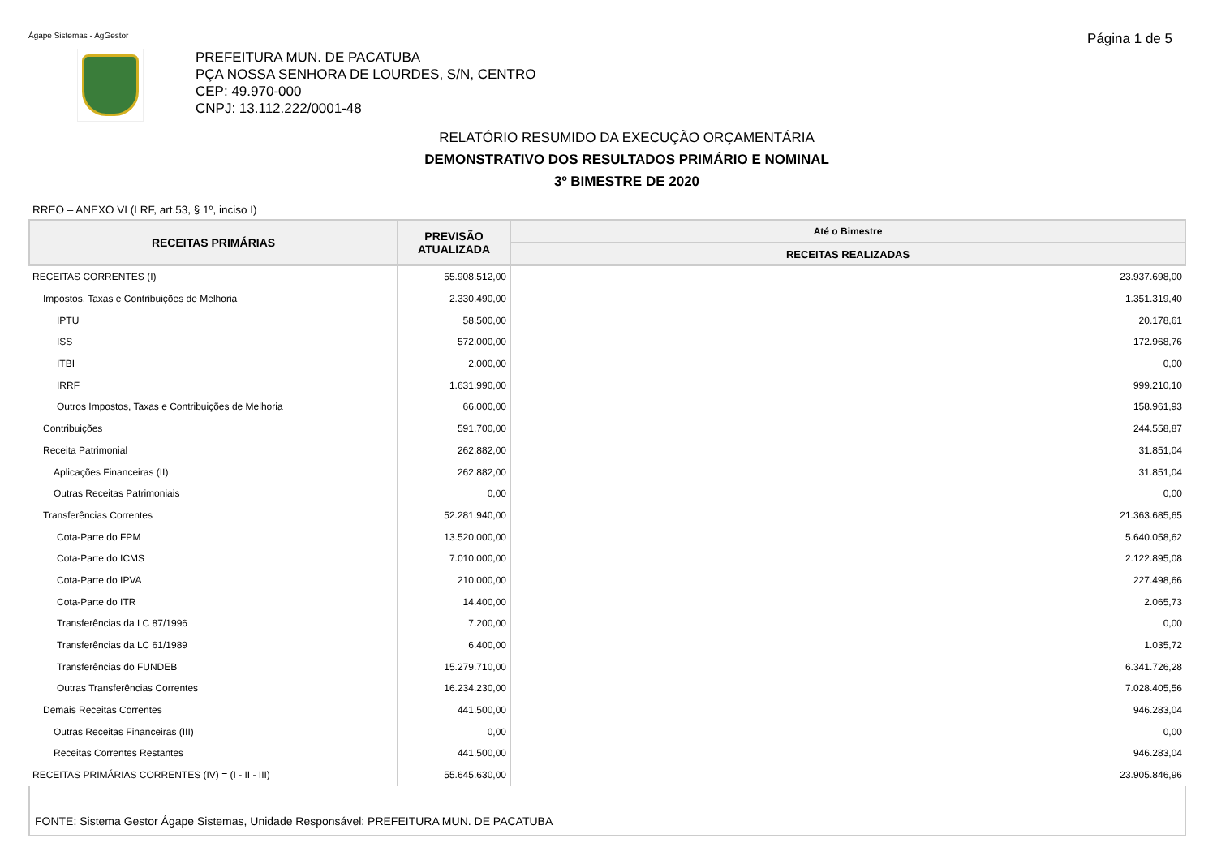Ágape Sistemas - AgGestor Página 1 de 5
PREFEITURA MUN. DE PACATUBA
PÇA NOSSA SENHORA DE LOURDES, S/N, CENTRO
CEP: 49.970-000
CNPJ: 13.112.222/0001-48
RELATÓRIO RESUMIDO DA EXECUÇÃO ORÇAMENTÁRIA
DEMONSTRATIVO DOS RESULTADOS PRIMÁRIO E NOMINAL
3º BIMESTRE DE 2020
RREO – ANEXO VI (LRF, art.53, § 1º, inciso I)
| RECEITAS PRIMÁRIAS | PREVISÃO ATUALIZADA | Até o Bimestre |
| --- | --- | --- |
| | | RECEITAS REALIZADAS |
| RECEITAS CORRENTES (I) | 55.908.512,00 | 23.937.698,00 |
| Impostos, Taxas e Contribuições de Melhoria | 2.330.490,00 | 1.351.319,40 |
| IPTU | 58.500,00 | 20.178,61 |
| ISS | 572.000,00 | 172.968,76 |
| ITBI | 2.000,00 | 0,00 |
| IRRF | 1.631.990,00 | 999.210,10 |
| Outros Impostos, Taxas e Contribuições de Melhoria | 66.000,00 | 158.961,93 |
| Contribuições | 591.700,00 | 244.558,87 |
| Receita Patrimonial | 262.882,00 | 31.851,04 |
| Aplicações Financeiras (II) | 262.882,00 | 31.851,04 |
| Outras Receitas Patrimoniais | 0,00 | 0,00 |
| Transferências Correntes | 52.281.940,00 | 21.363.685,65 |
| Cota-Parte do FPM | 13.520.000,00 | 5.640.058,62 |
| Cota-Parte do ICMS | 7.010.000,00 | 2.122.895,08 |
| Cota-Parte do IPVA | 210.000,00 | 227.498,66 |
| Cota-Parte do ITR | 14.400,00 | 2.065,73 |
| Transferências da LC 87/1996 | 7.200,00 | 0,00 |
| Transferências da LC 61/1989 | 6.400,00 | 1.035,72 |
| Transferências do FUNDEB | 15.279.710,00 | 6.341.726,28 |
| Outras Transferências Correntes | 16.234.230,00 | 7.028.405,56 |
| Demais Receitas Correntes | 441.500,00 | 946.283,04 |
| Outras Receitas Financeiras (III) | 0,00 | 0,00 |
| Receitas Correntes Restantes | 441.500,00 | 946.283,04 |
| RECEITAS PRIMÁRIAS CORRENTES (IV) = (I - II - III) | 55.645.630,00 | 23.905.846,96 |
FONTE: Sistema Gestor Ágape Sistemas, Unidade Responsável: PREFEITURA MUN. DE PACATUBA